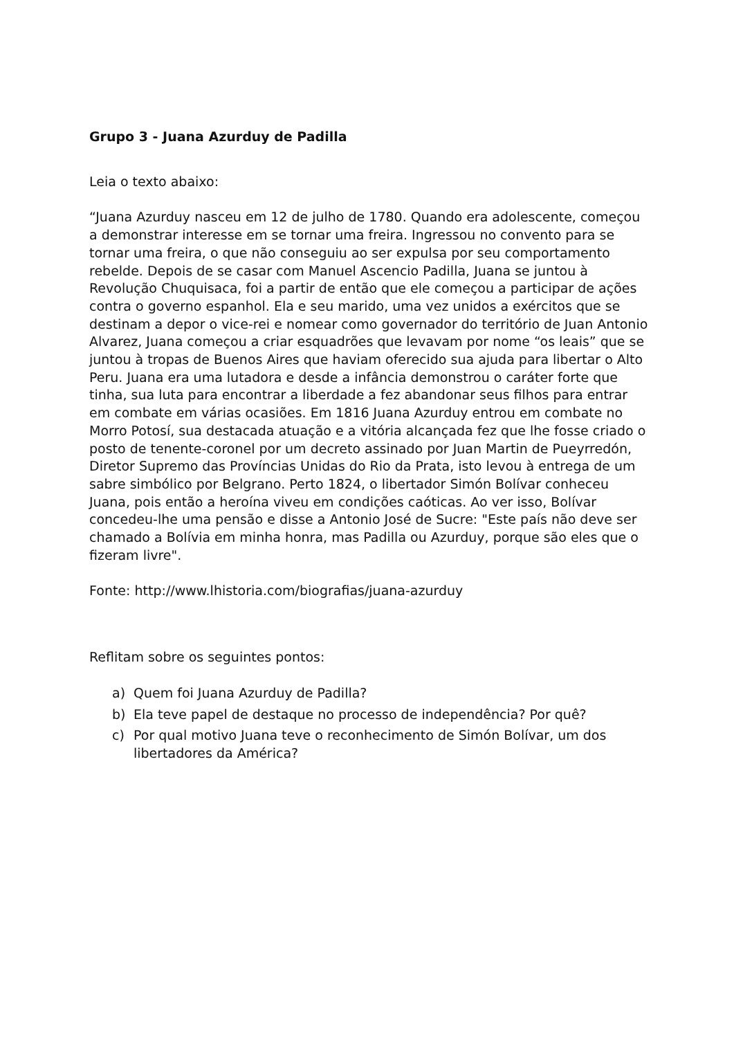Grupo 3 - Juana Azurduy de Padilla
Leia o texto abaixo:
“Juana Azurduy nasceu em 12 de julho de 1780. Quando era adolescente, começou a demonstrar interesse em se tornar uma freira. Ingressou no convento para se tornar uma freira, o que não conseguiu ao ser expulsa por seu comportamento rebelde. Depois de se casar com Manuel Ascencio Padilla, Juana se juntou à Revolução Chuquisaca, foi a partir de então que ele começou a participar de ações contra o governo espanhol. Ela e seu marido, uma vez unidos a exércitos que se destinam a depor o vice-rei e nomear como governador do território de Juan Antonio Alvarez, Juana começou a criar esquadrões que levavam por nome “os leais” que se juntou à tropas de Buenos Aires que haviam oferecido sua ajuda para libertar o Alto Peru. Juana era uma lutadora e desde a infância demonstrou o caráter forte que tinha, sua luta para encontrar a liberdade a fez abandonar seus filhos para entrar em combate em várias ocasiões. Em 1816 Juana Azurduy entrou em combate no Morro Potosí, sua destacada atuação e a vitória alcançada fez que lhe fosse criado o posto de tenente-coronel por um decreto assinado por Juan Martin de Pueyrredón, Diretor Supremo das Províncias Unidas do Rio da Prata, isto levou à entrega de um sabre simbólico por Belgrano. Perto 1824, o libertador Simón Bolívar conheceu Juana, pois então a heroína viveu em condições caóticas. Ao ver isso, Bolívar concedeu-lhe uma pensão e disse a Antonio José de Sucre: "Este país não deve ser chamado a Bolívia em minha honra, mas Padilla ou Azurduy, porque são eles que o fizeram livre".
Fonte: http://www.lhistoria.com/biografias/juana-azurduy
Reflitam sobre os seguintes pontos:
a) Quem foi Juana Azurduy de Padilla?
b) Ela teve papel de destaque no processo de independência? Por quê?
c) Por qual motivo Juana teve o reconhecimento de Simón Bolívar, um dos libertadores da América?